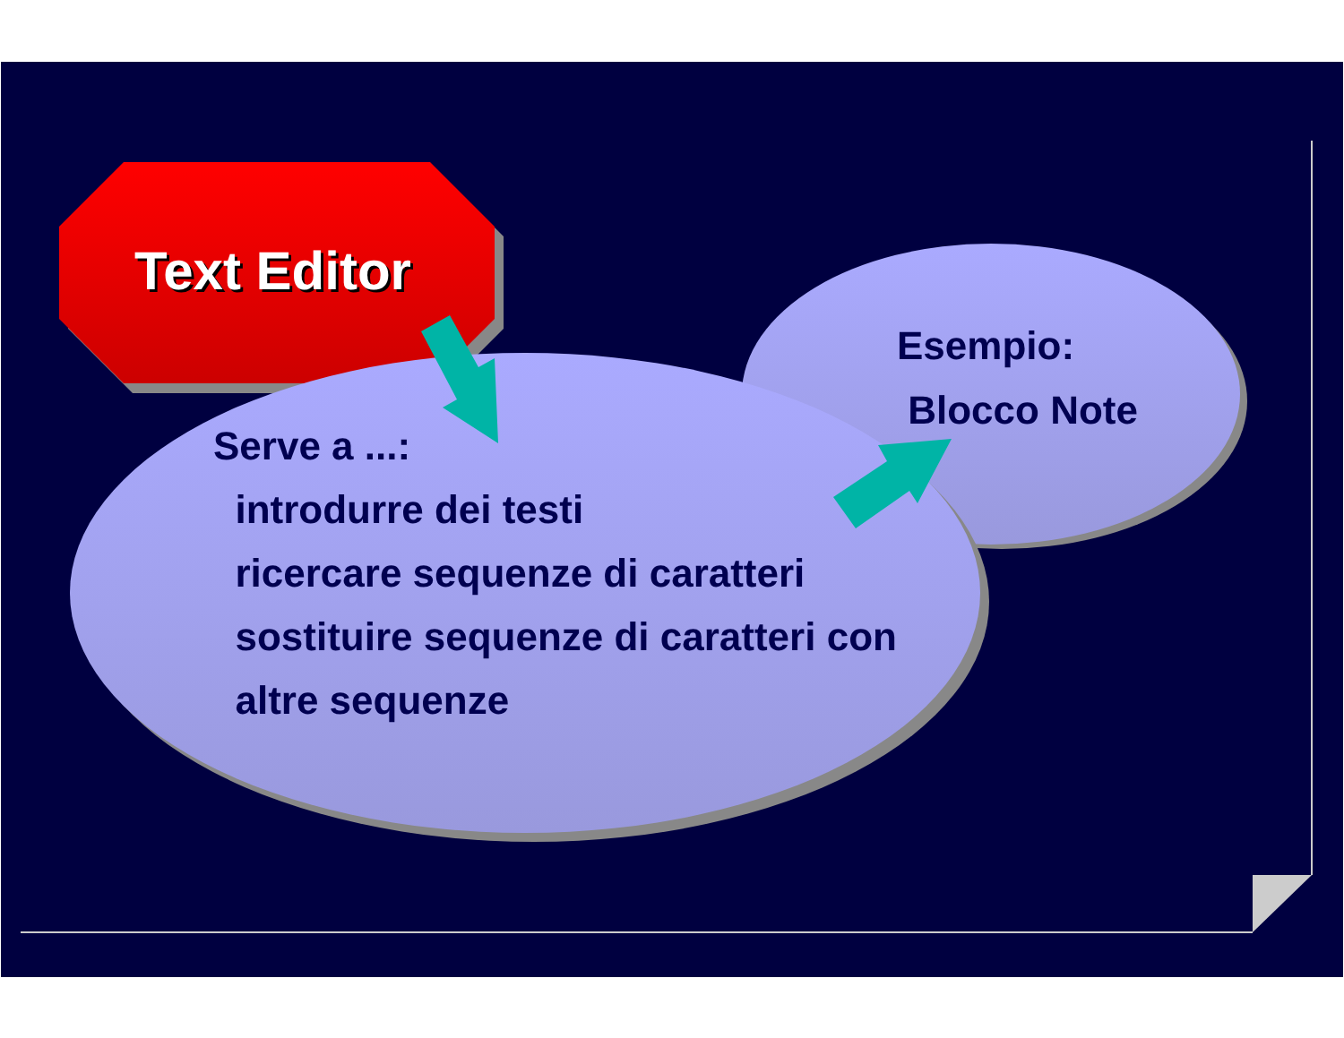Text Editor
Esempio:
Blocco Note
Serve a ...:
introdurre dei testi
ricercare sequenze di caratteri
sostituire sequenze di caratteri con
altre sequenze